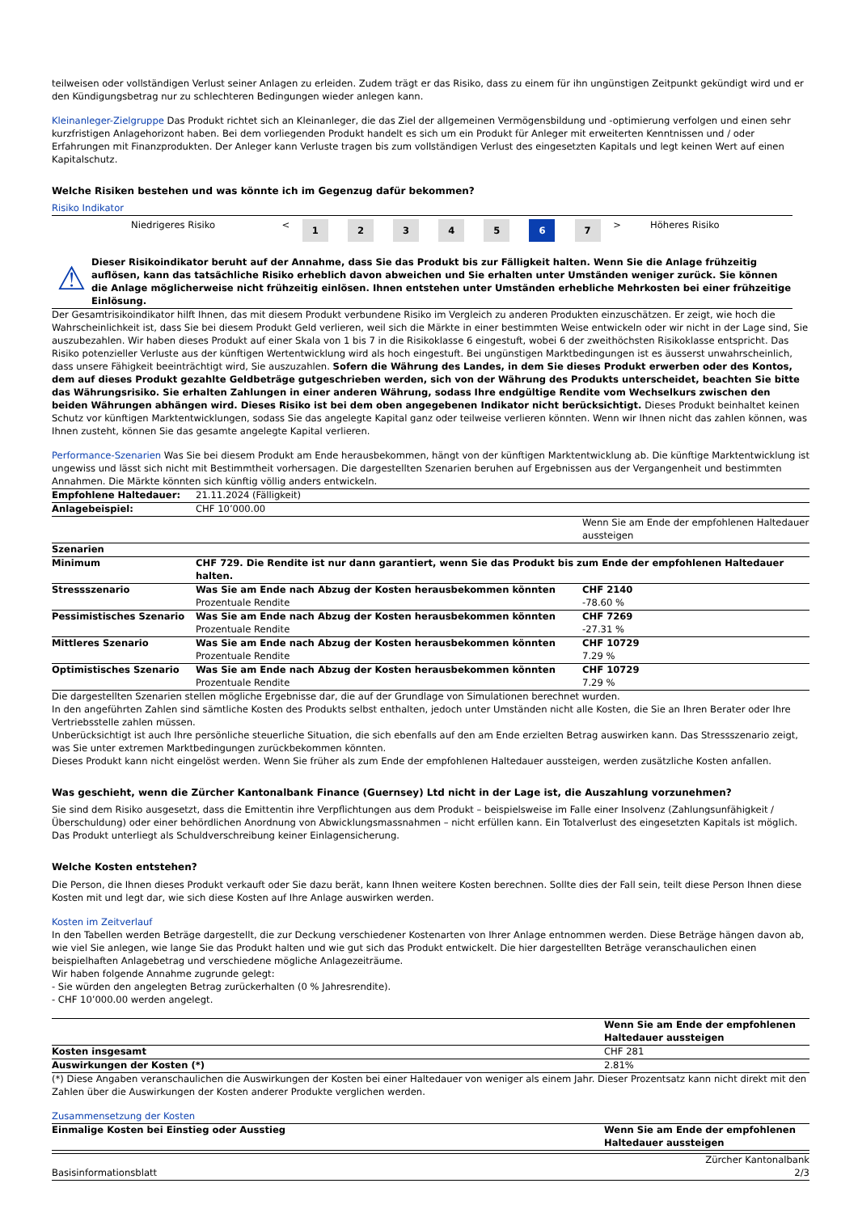teilweisen oder vollständigen Verlust seiner Anlagen zu erleiden. Zudem trägt er das Risiko, dass zu einem für ihn ungünstigen Zeitpunkt gekündigt wird und er den Kündigungsbetrag nur zu schlechteren Bedingungen wieder anlegen kann.
Kleinanleger-Zielgruppe Das Produkt richtet sich an Kleinanleger, die das Ziel der allgemeinen Vermögensbildung und -optimierung verfolgen und einen sehr kurzfristigen Anlagehorizont haben. Bei dem vorliegenden Produkt handelt es sich um ein Produkt für Anleger mit erweiterten Kenntnissen und / oder Erfahrungen mit Finanzprodukten. Der Anleger kann Verluste tragen bis zum vollständigen Verlust des eingesetzten Kapitals und legt keinen Wert auf einen Kapitalschutz.
Welche Risiken bestehen und was könnte ich im Gegenzug dafür bekommen?
Risiko Indikator
| Niedrigeres Risiko | < | 1 | 2 | 3 | 4 | 5 | 6 | 7 | > | Höheres Risiko |
⚠
Dieser Risikoindikator beruht auf der Annahme, dass Sie das Produkt bis zur Fälligkeit halten. Wenn Sie die Anlage frühzeitig auflösen, kann das tatsächliche Risiko erheblich davon abweichen und Sie erhalten unter Umständen weniger zurück. Sie können die Anlage möglicherweise nicht frühzeitig einlösen. Ihnen entstehen unter Umständen erhebliche Mehrkosten bei einer frühzeitige Einlösung.
Der Gesamtrisikoindikator hilft Ihnen, das mit diesem Produkt verbundene Risiko im Vergleich zu anderen Produkten einzuschätzen. Er zeigt, wie hoch die Wahrscheinlichkeit ist, dass Sie bei diesem Produkt Geld verlieren, weil sich die Märkte in einer bestimmten Weise entwickeln oder wir nicht in der Lage sind, Sie auszubezahlen. Wir haben dieses Produkt auf einer Skala von 1 bis 7 in die Risikoklasse 6 eingestuft, wobei 6 der zweithöchsten Risikoklasse entspricht. Das Risiko potenzieller Verluste aus der künftigen Wertentwicklung wird als hoch eingestuft. Bei ungünstigen Marktbedingungen ist es äusserst unwahrscheinlich, dass unsere Fähigkeit beeinträchtigt wird, Sie auszuzahlen. Sofern die Währung des Landes, in dem Sie dieses Produkt erwerben oder des Kontos, dem auf dieses Produkt gezahlte Geldbeträge gutgeschrieben werden, sich von der Währung des Produkts unterscheidet, beachten Sie bitte das Währungsrisiko. Sie erhalten Zahlungen in einer anderen Währung, sodass Ihre endgültige Rendite vom Wechselkurs zwischen den beiden Währungen abhängen wird. Dieses Risiko ist bei dem oben angegebenen Indikator nicht berücksichtigt. Dieses Produkt beinhaltet keinen Schutz vor künftigen Marktentwicklungen, sodass Sie das angelegte Kapital ganz oder teilweise verlieren könnten. Wenn wir Ihnen nicht das zahlen können, was Ihnen zusteht, können Sie das gesamte angelegte Kapital verlieren.
Performance-Szenarien Was Sie bei diesem Produkt am Ende herausbekommen, hängt von der künftigen Marktentwicklung ab. Die künftige Marktentwicklung ist ungewiss und lässt sich nicht mit Bestimmtheit vorhersagen. Die dargestellten Szenarien beruhen auf Ergebnissen aus der Vergangenheit und bestimmten Annahmen. Die Märkte könnten sich künftig völlig anders entwickeln.
| Empfohlene Haltedauer: | 21.11.2024 (Fälligkeit) | |
| Anlagebeispiel: | CHF 10’000.00 | |
| | | Wenn Sie am Ende der empfohlenen Haltedauer aussteigen |
| Szenarien | | |
| Minimum | CHF 729. Die Rendite ist nur dann garantiert, wenn Sie das Produkt bis zum Ende der empfohlenen Haltedauer halten. | |
| Stressszenario | Was Sie am Ende nach Abzug der Kosten herausbekommen könnten Prozentuale Rendite | CHF 2140 -78.60 % |
| Pessimistisches Szenario | Was Sie am Ende nach Abzug der Kosten herausbekommen könnten Prozentuale Rendite | CHF 7269 -27.31 % |
| Mittleres Szenario | Was Sie am Ende nach Abzug der Kosten herausbekommen könnten Prozentuale Rendite | CHF 10729 7.29 % |
| Optimistisches Szenario | Was Sie am Ende nach Abzug der Kosten herausbekommen könnten Prozentuale Rendite | CHF 10729 7.29 % |
Die dargestellten Szenarien stellen mögliche Ergebnisse dar, die auf der Grundlage von Simulationen berechnet wurden.
In den angeführten Zahlen sind sämtliche Kosten des Produkts selbst enthalten, jedoch unter Umständen nicht alle Kosten, die Sie an Ihren Berater oder Ihre Vertriebsstelle zahlen müssen.
Unberücksichtigt ist auch Ihre persönliche steuerliche Situation, die sich ebenfalls auf den am Ende erzielten Betrag auswirken kann. Das Stressszenario zeigt, was Sie unter extremen Marktbedingungen zurückbekommen könnten.
Dieses Produkt kann nicht eingelöst werden. Wenn Sie früher als zum Ende der empfohlenen Haltedauer aussteigen, werden zusätzliche Kosten anfallen.
Was geschieht, wenn die Zürcher Kantonalbank Finance (Guernsey) Ltd nicht in der Lage ist, die Auszahlung vorzunehmen?
Sie sind dem Risiko ausgesetzt, dass die Emittentin ihre Verpflichtungen aus dem Produkt – beispielsweise im Falle einer Insolvenz (Zahlungsunfähigkeit / Überschuldung) oder einer behördlichen Anordnung von Abwicklungsmassnahmen – nicht erfüllen kann. Ein Totalverlust des eingesetzten Kapitals ist möglich. Das Produkt unterliegt als Schuldverschreibung keiner Einlagensicherung.
Welche Kosten entstehen?
Die Person, die Ihnen dieses Produkt verkauft oder Sie dazu berät, kann Ihnen weitere Kosten berechnen. Sollte dies der Fall sein, teilt diese Person Ihnen diese Kosten mit und legt dar, wie sich diese Kosten auf Ihre Anlage auswirken werden.
Kosten im Zeitverlauf
In den Tabellen werden Beträge dargestellt, die zur Deckung verschiedener Kostenarten von Ihrer Anlage entnommen werden. Diese Beträge hängen davon ab, wie viel Sie anlegen, wie lange Sie das Produkt halten und wie gut sich das Produkt entwickelt. Die hier dargestellten Beträge veranschaulichen einen beispielhaften Anlagebetrag und verschiedene mögliche Anlagezeiträume.
Wir haben folgende Annahme zugrunde gelegt:
- Sie würden den angelegten Betrag zurückerhalten (0 % Jahresrendite).
- CHF 10’000.00 werden angelegt.
| | Wenn Sie am Ende der empfohlenen Haltedauer aussteigen |
| Kosten insgesamt | CHF 281 |
| Auswirkungen der Kosten (*) | 2.81% |
(*) Diese Angaben veranschaulichen die Auswirkungen der Kosten bei einer Haltedauer von weniger als einem Jahr. Dieser Prozentsatz kann nicht direkt mit den Zahlen über die Auswirkungen der Kosten anderer Produkte verglichen werden.
Zusammensetzung der Kosten
| Einmalige Kosten bei Einstieg oder Ausstieg | Wenn Sie am Ende der empfohlenen Haltedauer aussteigen |
Basisinformationsblatt Zürcher Kantonalbank
2/3